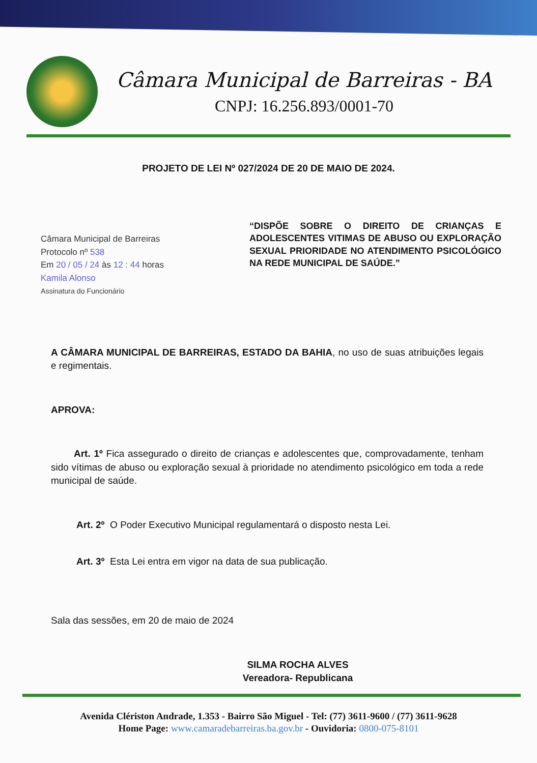Câmara Municipal de Barreiras - BA
CNPJ: 16.256.893/0001-70
PROJETO DE LEI Nº 027/2024 DE 20 DE MAIO DE 2024.
Câmara Municipal de Barreiras
Protocolo nº 538
Em 20 / 05 / 24 às 12 : 44 horas
Kamila Alonso
Assinatura do Funcionário
“DISPÕE SOBRE O DIREITO DE CRIANÇAS E ADOLESCENTES VITIMAS DE ABUSO OU EXPLORAÇÃO SEXUAL PRIORIDADE NO ATENDIMENTO PSICOLÓGICO NA REDE MUNICIPAL DE SAÚDE.”
A CÂMARA MUNICIPAL DE BARREIRAS, ESTADO DA BAHIA, no uso de suas atribuições legais e regimentais.
APROVA:
Art. 1º Fica assegurado o direito de crianças e adolescentes que, comprovadamente, tenham sido vítimas de abuso ou exploração sexual à prioridade no atendimento psicológico em toda a rede municipal de saúde.
Art. 2º O Poder Executivo Municipal regulamentará o disposto nesta Lei.
Art. 3º Esta Lei entra em vigor na data de sua publicação.
Sala das sessões, em 20 de maio de 2024
SILMA ROCHA ALVES
Vereadora- Republicana
Avenida Clériston Andrade, 1.353 - Bairro São Miguel - Tel: (77) 3611-9600 / (77) 3611-9628
Home Page: www.camaradebarreiras.ba.gov.br - Ouvidoria: 0800-075-8101